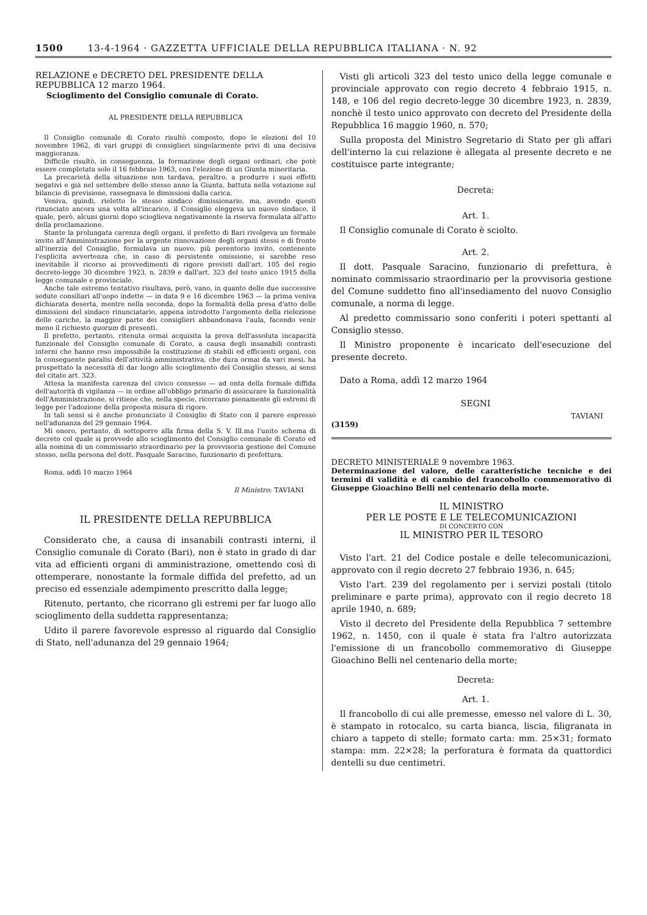1500 13-4-1964 · GAZZETTA UFFICIALE DELLA REPUBBLICA ITALIANA · N. 92
RELAZIONE e DECRETO DEL PRESIDENTE DELLA REPUBBLICA 12 marzo 1964.
Scioglimento del Consiglio comunale di Corato.
AL PRESIDENTE DELLA REPUBBLICA
Il Consiglio comunale di Corato risultò composto, dopo le elezioni del 10 novembre 1962, di vari gruppi di consiglieri singolarmente privi di una decisiva maggioranza.
Difficile risultò, in conseguenza, la formazione degli organi ordinari, che potè essere completata solo il 16 febbraio 1963, con l'elezione di un Giunta minoritaria.
La precarietà della situazione non tardava, peraltro, a produrre i suoi effetti negativi e già nel settembre dello stesso anno la Giunta, battuta nella votazione sul bilancio di previsione, rassegnava le dimissioni dalla carica.
Veniva, quindi, rieletto lo stesso sindaco dimissionario, ma, avendo questi rinunciato ancora una volta all'incarico, il Consiglio eleggeva un nuovo sindaco, il quale, però, alcuni giorni dopo scioglieva negativamente la riserva formulata all'atto della proclamazione.
Stante la prolungata carenza degli organi, il prefetto di Bari rivolgeva un formale invito all'Amministrazione per la urgente rinnovazione degli organi stessi e di fronte all'inerzia del Consiglio, formulava un nuovo, più perentorio invito, contenente l'esplicita avvertenza che, in caso di persistente omissione, si sarebbe reso inevitabile il ricorso ai provvedimenti di rigore previsti dall'art. 105 del regio decreto-legge 30 dicembre 1923, n. 2839 e dall'art. 323 del testo unico 1915 della legge comunale e provinciale.
Anche tale estremo tentativo risultava, però, vano, in quanto delle due successive sedute consiliari all'uopo indette — in data 9 e 16 dicembre 1963 — la prima veniva dichiarata deserta, mentre nella seconda, dopo la formalità della presa d'atto delle dimissioni del sindaco rinunciatario, appena introdotto l'argomento della rielezione delle cariche, la maggior parte dei consiglieri abbandonava l'aula, facendo venir meno il richiesto quorum di presenti.
Il prefetto, pertanto, ritenuta ormai acquisita la prova dell'assoluta incapacità funzionale del Consiglio comunale di Corato, a causa degli insanabili contrasti interni che hanno reso impossibile la costituzione di stabili ed efficienti organi, con la conseguente paralisi dell'attività amministrativa, che dura ormai da vari mesi, ha prospettato la necessità di dar luogo allo scioglimento del Consiglio stesso, ai sensi del citato art. 323.
Attesa la manifesta carenza del civico consesso — ad onta della formale diffida dell'autorità di vigilanza — in ordine all'obbligo primario di assicurare la funzionalità dell'Amministrazione, si ritiene che, nella specie, ricorrano pienamente gli estremi di legge per l'adozione della proposta misura di rigore.
In tali sensi si è anche pronunciato il Consiglio di Stato con il parere espresso nell'adunanza del 29 gennaio 1964.
Mi onoro, pertanto, di sottoporre alla firma della S. V. Ill.ma l'unito schema di decreto col quale si provvede allo scioglimento del Consiglio comunale di Corato ed alla nomina di un commissario straordinario per la provvisoria gestione del Comune stesso, nella persona del dott. Pasquale Saracino, funzionario di prefettura.
Roma, addì 10 marzo 1964
Il Ministro: TAVIANI
IL PRESIDENTE DELLA REPUBBLICA
Considerato che, a causa di insanabili contrasti interni, il Consiglio comunale di Corato (Bari), non è stato in grado di dar vita ad efficienti organi di amministrazione, omettendo così di ottemperare, nonostante la formale diffida del prefetto, ad un preciso ed essenziale adempimento prescritto dalla legge;
Ritenuto, pertanto, che ricorrano gli estremi per far luogo allo scioglimento della suddetta rappresentanza;
Udito il parere favorevole espresso al riguardo dal Consiglio di Stato, nell'adunanza del 29 gennaio 1964;
Visti gli articoli 323 del testo unico della legge comunale e provinciale approvato con regio decreto 4 febbraio 1915, n. 148, e 106 del regio decreto-legge 30 dicembre 1923, n. 2839, nonchè il testo unico approvato con decreto del Presidente della Repubblica 16 maggio 1960, n. 570;
Sulla proposta del Ministro Segretario di Stato per gli affari dell'interno la cui relazione è allegata al presente decreto e ne costituisce parte integrante;
Decreta:
Art. 1.
Il Consiglio comunale di Corato è sciolto.
Art. 2.
Il dott. Pasquale Saracino, funzionario di prefettura, è nominato commissario straordinario per la provvisoria gestione del Comune suddetto fino all'insediamento del nuovo Consiglio comunale, a norma di legge.
Al predetto commissario sono conferiti i poteri spettanti al Consiglio stesso.
Il Ministro proponente è incaricato dell'esecuzione del presente decreto.
Dato a Roma, addì 12 marzo 1964
SEGNI
TAVIANI
(3159)
DECRETO MINISTERIALE 9 novembre 1963.
Determinazione del valore, delle caratteristiche tecniche e dei termini di validità e di cambio del francobollo commemorativo di Giuseppe Gioachino Belli nel centenario della morte.
IL MINISTRO
PER LE POSTE E LE TELECOMUNICAZIONI
DI CONCERTO CON
IL MINISTRO PER IL TESORO
Visto l'art. 21 del Codice postale e delle telecomunicazioni, approvato con il regio decreto 27 febbraio 1936, n. 645;
Visto l'art. 239 del regolamento per i servizi postali (titolo preliminare e parte prima), approvato con il regio decreto 18 aprile 1940, n. 689;
Visto il decreto del Presidente della Repubblica 7 settembre 1962, n. 1450, con il quale è stata fra l'altro autorizzata l'emissione di un francobollo commemorativo di Giuseppe Gioachino Belli nel centenario della morte;
Decreta:
Art. 1.
Il francobollo di cui alle premesse, emesso nel valore di L. 30, è stampato in rotocalco, su carta bianca, liscia, filigranata in chiaro a tappeto di stelle; formato carta: mm. 25×31; formato stampa: mm. 22×28; la perforatura è formata da quattordici dentelli su due centimetri.